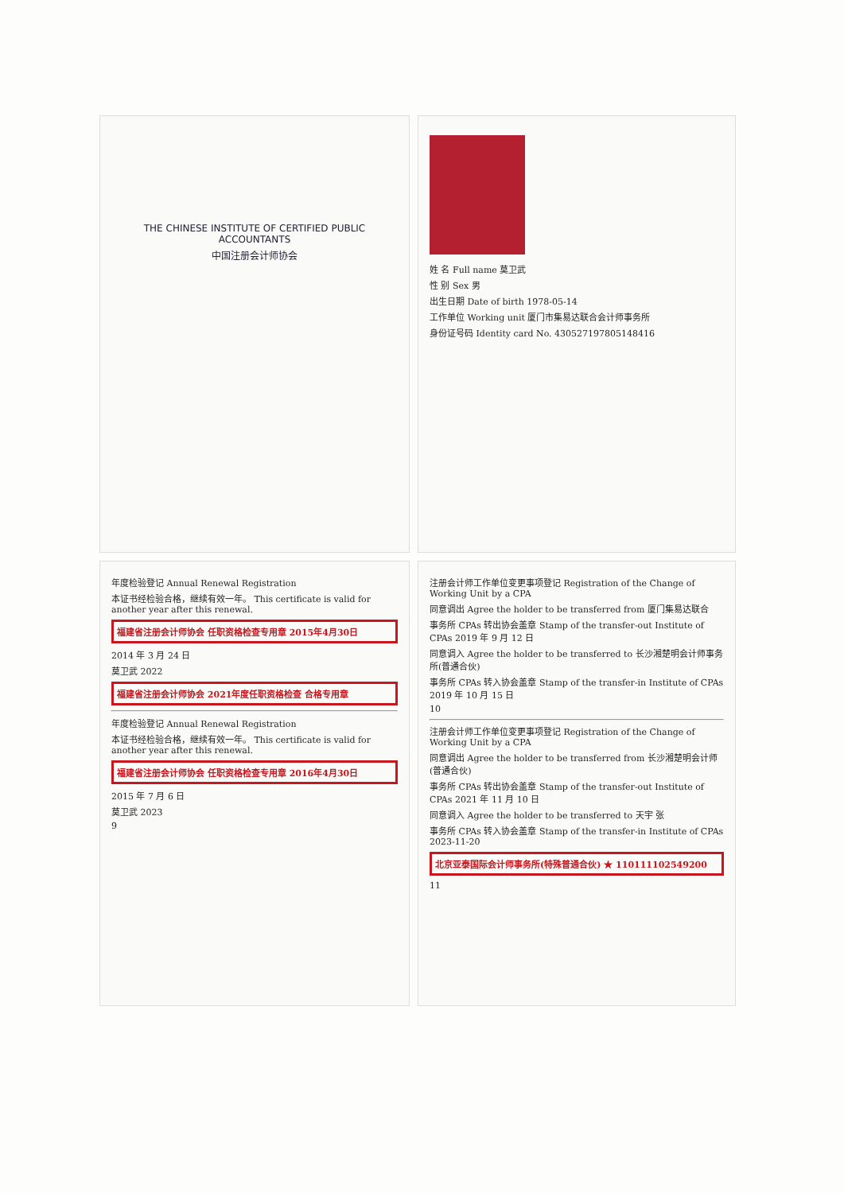THE CHINESE INSTITUTE OF CERTIFIED PUBLIC ACCOUNTANTS
中国注册会计师协会
姓 名 Full name 莫卫武
性 别 Sex 男
出生日期 Date of birth 1978-05-14
工作单位 Working unit 厦门市集易达联合会计师事务所
身份证号码 Identity card No. 430527197805148416
年度检验登记 Annual Renewal Registration
本证书经检验合格，继续有效一年。 This certificate is valid for another year after this renewal.
福建省注册会计师协会 任职资格检查专用章 2015年4月30日
2014 年 3 月 24 日
莫卫武 2022
福建省注册会计师协会 2021年度任职资格检查 合格专用章
年度检验登记 Annual Renewal Registration
本证书经检验合格，继续有效一年。 This certificate is valid for another year after this renewal.
福建省注册会计师协会 任职资格检查专用章 2016年4月30日
2015 年 7 月 6 日
莫卫武 2023
9
注册会计师工作单位变更事项登记 Registration of the Change of Working Unit by a CPA
同意调出 Agree the holder to be transferred from 厦门集易达联合
事务所 CPAs 转出协会盖章 Stamp of the transfer-out Institute of CPAs 2019 年 9 月 12 日
同意调入 Agree the holder to be transferred to 长沙湘楚明会计师事务所(普通合伙)
事务所 CPAs 转入协会盖章 Stamp of the transfer-in Institute of CPAs 2019 年 10 月 15 日
10
注册会计师工作单位变更事项登记 Registration of the Change of Working Unit by a CPA
同意调出 Agree the holder to be transferred from 长沙湘楚明会计师(普通合伙)
事务所 CPAs 转出协会盖章 Stamp of the transfer-out Institute of CPAs 2021 年 11 月 10 日
同意调入 Agree the holder to be transferred to 天宇 张
事务所 CPAs 转入协会盖章 Stamp of the transfer-in Institute of CPAs 2023-11-20
北京亚泰国际会计师事务所(特殊普通合伙) ★ 110111102549200
11